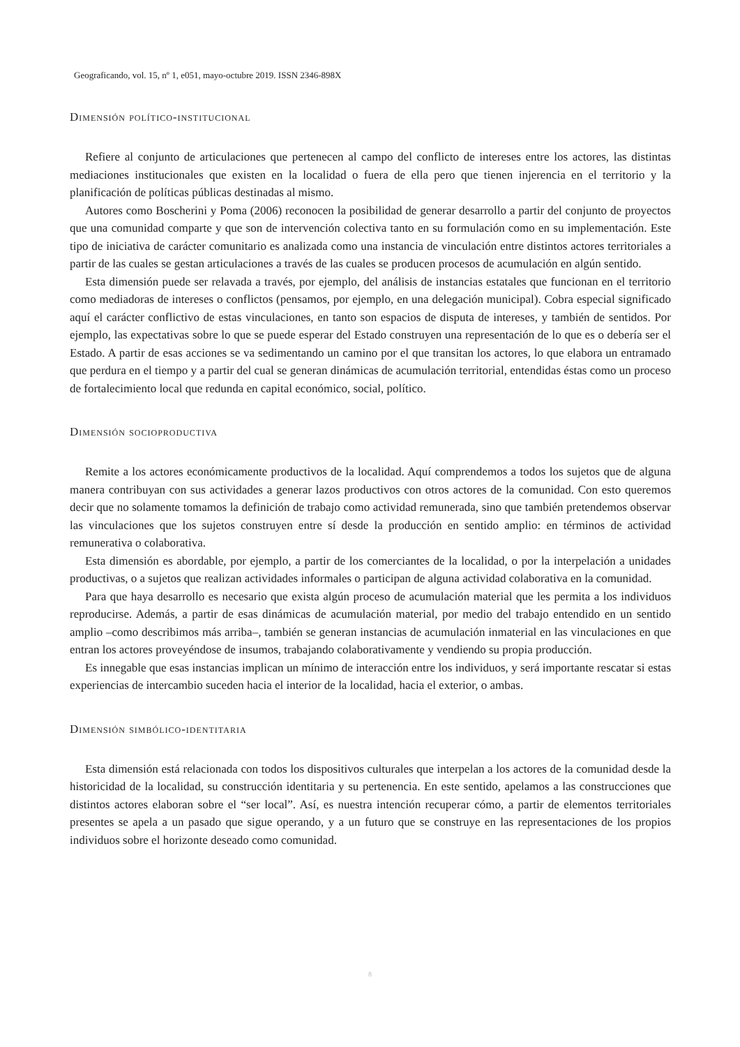Geograficando, vol. 15, nº 1, e051, mayo-octubre 2019. ISSN 2346-898X
Dimensión político-institucional
Refiere al conjunto de articulaciones que pertenecen al campo del conflicto de intereses entre los actores, las distintas mediaciones institucionales que existen en la localidad o fuera de ella pero que tienen injerencia en el territorio y la planificación de políticas públicas destinadas al mismo.
Autores como Boscherini y Poma (2006) reconocen la posibilidad de generar desarrollo a partir del conjunto de proyectos que una comunidad comparte y que son de intervención colectiva tanto en su formulación como en su implementación. Este tipo de iniciativa de carácter comunitario es analizada como una instancia de vinculación entre distintos actores territoriales a partir de las cuales se gestan articulaciones a través de las cuales se producen procesos de acumulación en algún sentido.
Esta dimensión puede ser relavada a través, por ejemplo, del análisis de instancias estatales que funcionan en el territorio como mediadoras de intereses o conflictos (pensamos, por ejemplo, en una delegación municipal). Cobra especial significado aquí el carácter conflictivo de estas vinculaciones, en tanto son espacios de disputa de intereses, y también de sentidos. Por ejemplo, las expectativas sobre lo que se puede esperar del Estado construyen una representación de lo que es o debería ser el Estado. A partir de esas acciones se va sedimentando un camino por el que transitan los actores, lo que elabora un entramado que perdura en el tiempo y a partir del cual se generan dinámicas de acumulación territorial, entendidas éstas como un proceso de fortalecimiento local que redunda en capital económico, social, político.
Dimensión socioproductiva
Remite a los actores económicamente productivos de la localidad. Aquí comprendemos a todos los sujetos que de alguna manera contribuyan con sus actividades a generar lazos productivos con otros actores de la comunidad. Con esto queremos decir que no solamente tomamos la definición de trabajo como actividad remunerada, sino que también pretendemos observar las vinculaciones que los sujetos construyen entre sí desde la producción en sentido amplio: en términos de actividad remunerativa o colaborativa.
Esta dimensión es abordable, por ejemplo, a partir de los comerciantes de la localidad, o por la interpelación a unidades productivas, o a sujetos que realizan actividades informales o participan de alguna actividad colaborativa en la comunidad.
Para que haya desarrollo es necesario que exista algún proceso de acumulación material que les permita a los individuos reproducirse. Además, a partir de esas dinámicas de acumulación material, por medio del trabajo entendido en un sentido amplio –como describimos más arriba–, también se generan instancias de acumulación inmaterial en las vinculaciones en que entran los actores proveyéndose de insumos, trabajando colaborativamente y vendiendo su propia producción.
Es innegable que esas instancias implican un mínimo de interacción entre los individuos, y será importante rescatar si estas experiencias de intercambio suceden hacia el interior de la localidad, hacia el exterior, o ambas.
Dimensión simbólico-identitaria
Esta dimensión está relacionada con todos los dispositivos culturales que interpelan a los actores de la comunidad desde la historicidad de la localidad, su construcción identitaria y su pertenencia. En este sentido, apelamos a las construcciones que distintos actores elaboran sobre el “ser local”. Así, es nuestra intención recuperar cómo, a partir de elementos territoriales presentes se apela a un pasado que sigue operando, y a un futuro que se construye en las representaciones de los propios individuos sobre el horizonte deseado como comunidad.
8